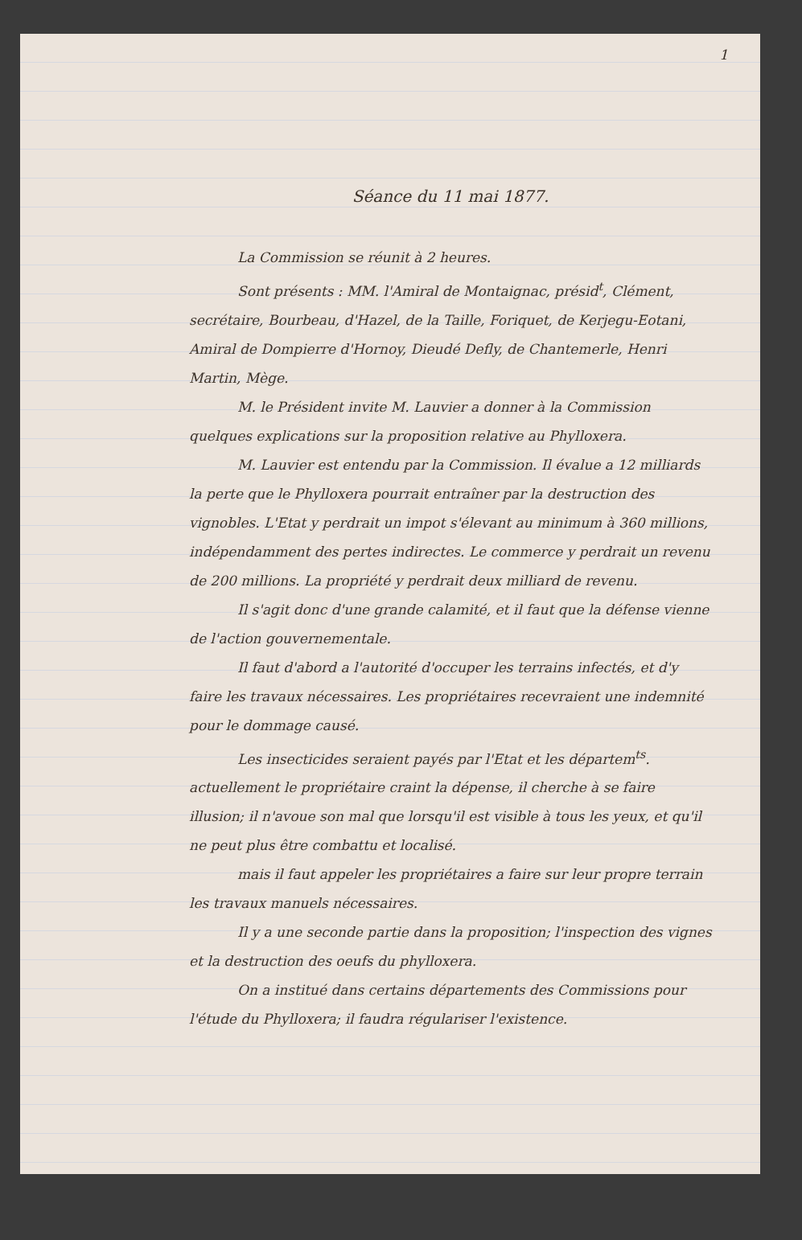1
Séance du 11 mai 1877.
La Commission se réunit à 2 heures.
Sont présents : MM. l'Amiral de Montaignac, présid<sup>t</sup>, Clément, secrétaire, Bourbeau, d'Hazel, de la Taille, Foriquet, de Kerjegu-Eotani, Amiral de Dompierre d'Hornoy, Dieudé Defly, de Chantemerle, Henri Martin, Mège.
M. le Président invite M. Lauvier a donner à la Commission quelques explications sur la proposition relative au Phylloxera.
M. Lauvier est entendu par la Commission. Il évalue a 12 milliards la perte que le Phylloxera pourrait entraîner par la destruction des vignobles. L'Etat y perdrait un impot s'élevant au minimum à 360 millions, indépendamment des pertes indirectes. Le commerce y perdrait un revenu de 200 millions. La propriété y perdrait deux milliard de revenu.
Il s'agit donc d'une grande calamité, et il faut que la défense vienne de l'action gouvernementale.
Il faut d'abord a l'autorité d'occuper les terrains infectés, et d'y faire les travaux nécessaires. Les propriétaires recevraient une indemnité pour le dommage causé.
Les insecticides seraient payés par l'Etat et les départem<sup>ts</sup>. actuellement le propriétaire craint la dépense, il cherche à se faire illusion; il n'avoue son mal que lorsqu'il est visible à tous les yeux, et qu'il ne peut plus être combattu et localisé.
mais il faut appeler les propriétaires a faire sur leur propre terrain les travaux manuels nécessaires.
Il y a une seconde partie dans la proposition; l'inspection des vignes et la destruction des oeufs du phylloxera.
On a institué dans certains départements des Commissions pour l'étude du Phylloxera; il faudra régulariser l'existence.